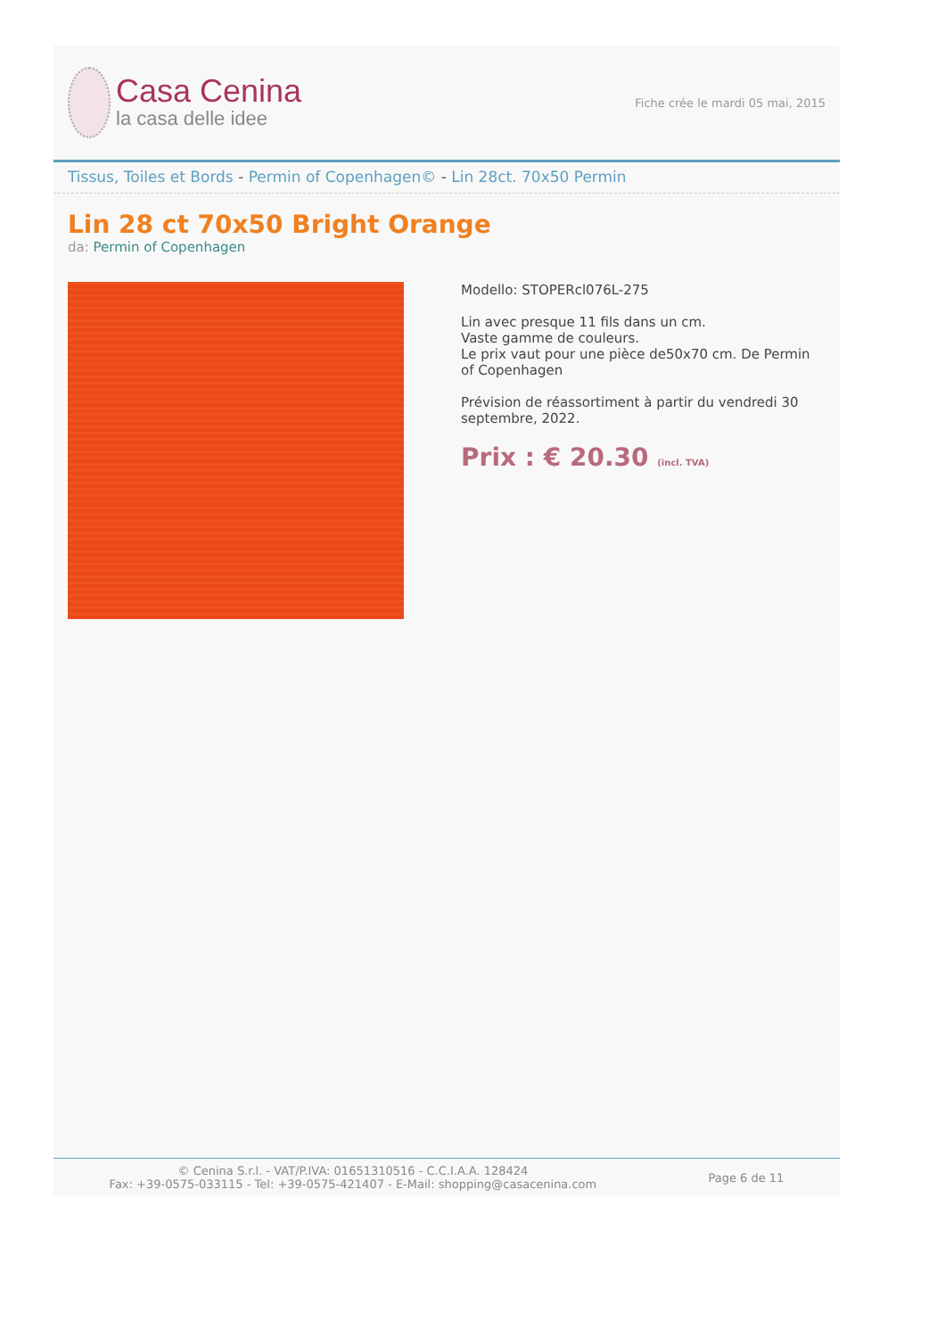Casa Cenina
la casa delle idee
Fiche crée le mardi 05 mai, 2015
Tissus, Toiles et Bords - Permin of Copenhagen© - Lin 28ct. 70x50 Permin
Lin 28 ct 70x50 Bright Orange
da: Permin of Copenhagen
Modello: STOPERcl076L-275
Lin avec presque 11 fils dans un cm.
Vaste gamme de couleurs.
Le prix vaut pour une pièce de50x70 cm. De Permin of Copenhagen
Prévision de réassortiment à partir du vendredi 30 septembre, 2022.
Prix : € 20.30 (incl. TVA)
© Cenina S.r.l. - VAT/P.IVA: 01651310516 - C.C.I.A.A. 128424
Fax: +39-0575-033115 - Tel: +39-0575-421407 - E-Mail: shopping@casacenina.com
Page 6 de 11